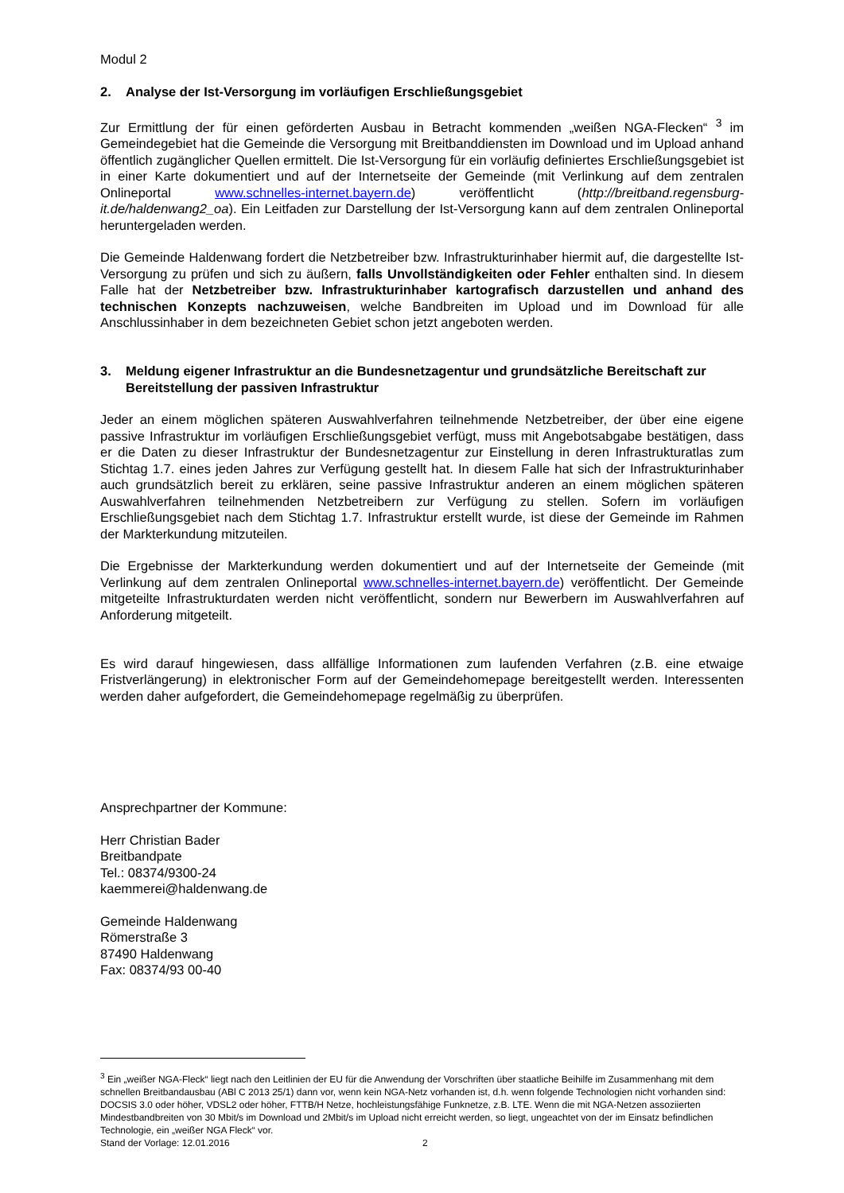Modul 2
2. Analyse der Ist-Versorgung im vorläufigen Erschließungsgebiet
Zur Ermittlung der für einen geförderten Ausbau in Betracht kommenden „weißen NGA-Flecken“ <sup>3</sup> im Gemeindegebiet hat die Gemeinde die Versorgung mit Breitbanddiensten im Download und im Upload anhand öffentlich zugänglicher Quellen ermittelt. Die Ist-Versorgung für ein vorläufig definiertes Erschließungsgebiet ist in einer Karte dokumentiert und auf der Internetseite der Gemeinde (mit Verlinkung auf dem zentralen Onlineportal www.schnelles-internet.bayern.de) veröffentlicht (http://breitband.regensburg-it.de/haldenwang2_oa). Ein Leitfaden zur Darstellung der Ist-Versorgung kann auf dem zentralen Onlineportal heruntergeladen werden.
Die Gemeinde Haldenwang fordert die Netzbetreiber bzw. Infrastrukturinhaber hiermit auf, die dargestellte Ist-Versorgung zu prüfen und sich zu äußern, falls Unvollständigkeiten oder Fehler enthalten sind. In diesem Falle hat der Netzbetreiber bzw. Infrastrukturinhaber kartografisch darzustellen und anhand des technischen Konzepts nachzuweisen, welche Bandbreiten im Upload und im Download für alle Anschlussinhaber in dem bezeichneten Gebiet schon jetzt angeboten werden.
3. Meldung eigener Infrastruktur an die Bundesnetzagentur und grundsätzliche Bereitschaft zur Bereitstellung der passiven Infrastruktur
Jeder an einem möglichen späteren Auswahlverfahren teilnehmende Netzbetreiber, der über eine eigene passive Infrastruktur im vorläufigen Erschließungsgebiet verfügt, muss mit Angebotsabgabe bestätigen, dass er die Daten zu dieser Infrastruktur der Bundesnetzagentur zur Einstellung in deren Infrastrukturatlas zum Stichtag 1.7. eines jeden Jahres zur Verfügung gestellt hat. In diesem Falle hat sich der Infrastrukturinhaber auch grundsätzlich bereit zu erklären, seine passive Infrastruktur anderen an einem möglichen späteren Auswahlverfahren teilnehmenden Netzbetreibern zur Verfügung zu stellen. Sofern im vorläufigen Erschließungsgebiet nach dem Stichtag 1.7. Infrastruktur erstellt wurde, ist diese der Gemeinde im Rahmen der Markterkundung mitzuteilen.
Die Ergebnisse der Markterkundung werden dokumentiert und auf der Internetseite der Gemeinde (mit Verlinkung auf dem zentralen Onlineportal www.schnelles-internet.bayern.de) veröffentlicht. Der Gemeinde mitgeteilte Infrastrukturdaten werden nicht veröffentlicht, sondern nur Bewerbern im Auswahlverfahren auf Anforderung mitgeteilt.
Es wird darauf hingewiesen, dass allfällige Informationen zum laufenden Verfahren (z.B. eine etwaige Fristverlängerung) in elektronischer Form auf der Gemeindehomepage bereitgestellt werden. Interessenten werden daher aufgefordert, die Gemeindehomepage regelmäßig zu überprüfen.
Ansprechpartner der Kommune:
Herr Christian Bader
Breitbandpate
Tel.: 08374/9300-24
kaemmerei@haldenwang.de
Gemeinde Haldenwang
Römerstraße 3
87490 Haldenwang
Fax: 08374/93 00-40
<sup>3</sup> Ein „weißer NGA-Fleck“ liegt nach den Leitlinien der EU für die Anwendung der Vorschriften über staatliche Beihilfe im Zusammenhang mit dem schnellen Breitbandausbau (ABl C 2013 25/1) dann vor, wenn kein NGA-Netz vorhanden ist, d.h. wenn folgende Technologien nicht vorhanden sind: DOCSIS 3.0 oder höher, VDSL2 oder höher, FTTB/H Netze, hochleistungsfähige Funknetze, z.B. LTE. Wenn die mit NGA-Netzen assoziierten Mindestbandbreiten von 30 Mbit/s im Download und 2Mbit/s im Upload nicht erreicht werden, so liegt, ungeachtet von der im Einsatz befindlichen Technologie, ein „weißer NGA Fleck“ vor.
Stand der Vorlage: 12.01.2016 2